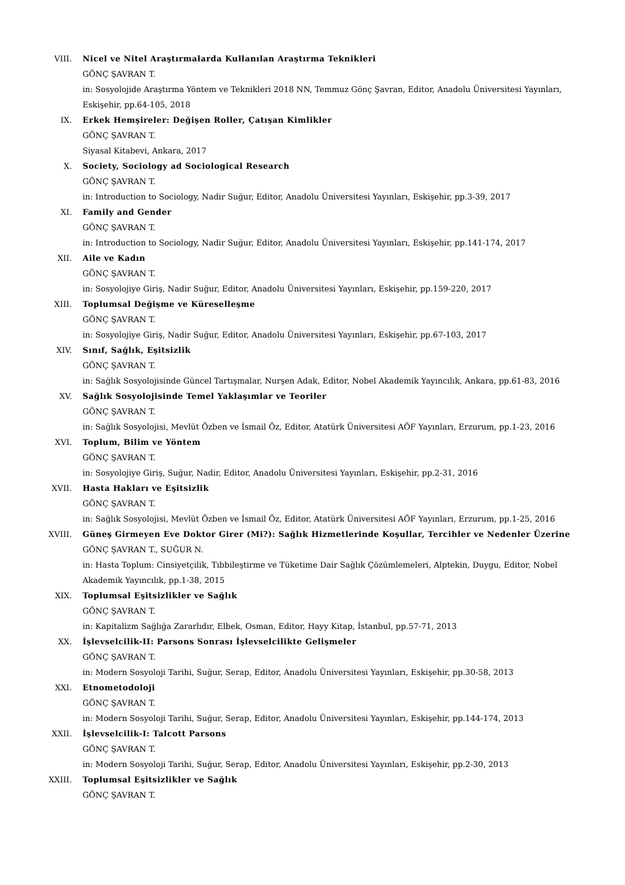VIII. Nicel ve Nitel Araştırmalarda Kullanılan Araştırma Teknikleri
GÖNÇ ŞAVRAN T.
in: Sosyolojide Araştırma Yöntem ve Teknikleri 2018 NN, Temmuz Gönç Şavran, Editor, Anadolu Üniversitesi Yayınları, Eskişehir, pp.64-105, 2018
IX. Erkek Hemşireler: Değişen Roller, Çatışan Kimlikler
GÖNÇ ŞAVRAN T.
Siyasal Kitabevi, Ankara, 2017
X. Society, Sociology ad Sociological Research
GÖNÇ ŞAVRAN T.
in: Introduction to Sociology, Nadir Suğur, Editor, Anadolu Üniversitesi Yayınları, Eskişehir, pp.3-39, 2017
XI. Family and Gender
GÖNÇ ŞAVRAN T.
in: Introduction to Sociology, Nadir Suğur, Editor, Anadolu Üniversitesi Yayınları, Eskişehir, pp.141-174, 2017
XII. Aile ve Kadın
GÖNÇ ŞAVRAN T.
in: Sosyolojiye Giriş, Nadir Suğur, Editor, Anadolu Üniversitesi Yayınları, Eskişehir, pp.159-220, 2017
XIII. Toplumsal Değişme ve Küreselleşme
GÖNÇ ŞAVRAN T.
in: Sosyolojiye Giriş, Nadir Suğur, Editor, Anadolu Üniversitesi Yayınları, Eskişehir, pp.67-103, 2017
XIV. Sınıf, Sağlık, Eşitsizlik
GÖNÇ ŞAVRAN T.
in: Sağlık Sosyolojisinde Güncel Tartışmalar, Nurşen Adak, Editor, Nobel Akademik Yayıncılık, Ankara, pp.61-83, 2016
XV. Sağlık Sosyolojisinde Temel Yaklaşımlar ve Teoriler
GÖNÇ ŞAVRAN T.
in: Sağlık Sosyolojisi, Mevlüt Özben ve İsmail Öz, Editor, Atatürk Üniversitesi AÖF Yayınları, Erzurum, pp.1-23, 2016
XVI. Toplum, Bilim ve Yöntem
GÖNÇ ŞAVRAN T.
in: Sosyolojiye Giriş, Suğur, Nadir, Editor, Anadolu Üniversitesi Yayınları, Eskişehir, pp.2-31, 2016
XVII. Hasta Hakları ve Eşitsizlik
GÖNÇ ŞAVRAN T.
in: Sağlık Sosyolojisi, Mevlüt Özben ve İsmail Öz, Editor, Atatürk Üniversitesi AÖF Yayınları, Erzurum, pp.1-25, 2016
XVIII.
Güneş Girmeyen Eve Doktor Girer (Mi?): Sağlık Hizmetlerinde Koşullar, Tercihler ve Nedenler Üzerine
GÖNÇ ŞAVRAN T., SUĞUR N.
in: Hasta Toplum: Cinsiyetçilik, Tıbbileştirme ve Tüketime Dair Sağlık Çözümlemeleri, Alptekin, Duygu, Editor, Nobel Akademik Yayıncılık, pp.1-38, 2015
XIX. Toplumsal Eşitsizlikler ve Sağlık
GÖNÇ ŞAVRAN T.
in: Kapitalizm Sağlığa Zararlıdır, Elbek, Osman, Editor, Hayy Kitap, İstanbul, pp.57-71, 2013
XX. İşlevselcilik-II: Parsons Sonrası İşlevselcilikte Gelişmeler
GÖNÇ ŞAVRAN T.
in: Modern Sosyoloji Tarihi, Suğur, Serap, Editor, Anadolu Üniversitesi Yayınları, Eskişehir, pp.30-58, 2013
XXI. Etnometodoloji
GÖNÇ ŞAVRAN T.
in: Modern Sosyoloji Tarihi, Suğur, Serap, Editor, Anadolu Üniversitesi Yayınları, Eskişehir, pp.144-174, 2013
XXII. İşlevselcilik-I: Talcott Parsons
GÖNÇ ŞAVRAN T.
in: Modern Sosyoloji Tarihi, Suğur, Serap, Editor, Anadolu Üniversitesi Yayınları, Eskişehir, pp.2-30, 2013
XXIII.
Toplumsal Eşitsizlikler ve Sağlık
GÖNÇ ŞAVRAN T.